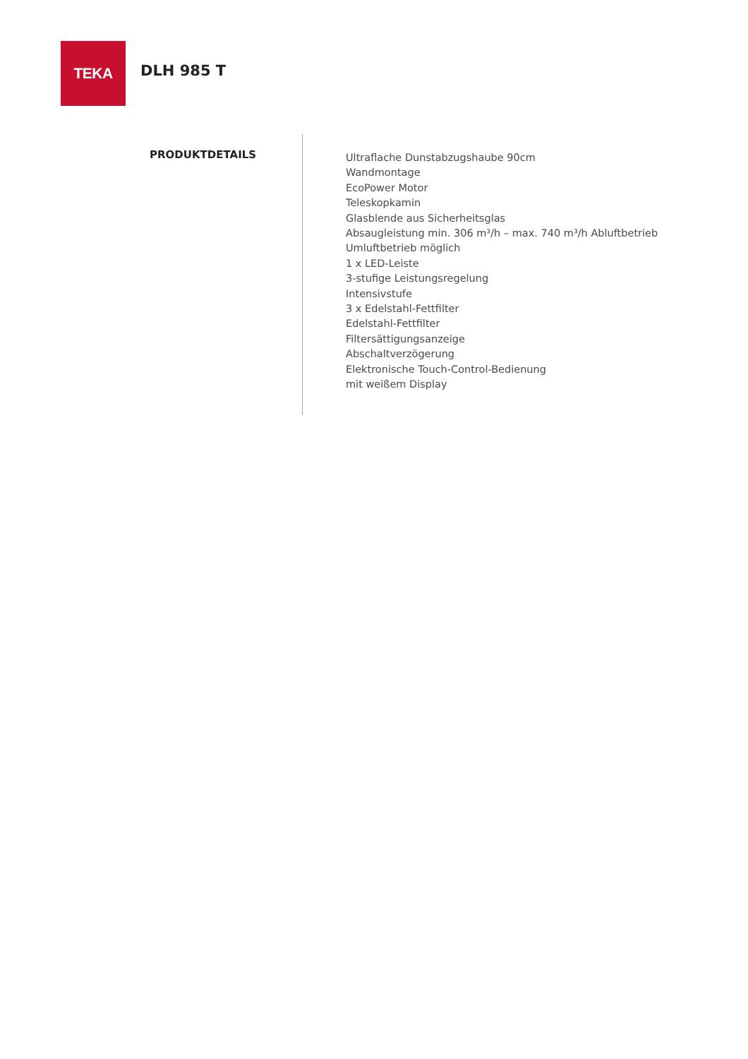TEKA
DLH 985 T
PRODUKTDETAILS
Ultraflache Dunstabzugshaube 90cm
Wandmontage
EcoPower Motor
Teleskopkamin
Glasblende aus Sicherheitsglas
Absaugleistung min. 306 m³/h – max. 740 m³/h Abluftbetrieb
Umluftbetrieb möglich
1 x LED-Leiste
3-stufige Leistungsregelung
Intensivstufe
3 x Edelstahl-Fettfilter
Edelstahl-Fettfilter
Filtersättigungsanzeige
Abschaltverzögerung
Elektronische Touch-Control-Bedienung
mit weißem Display